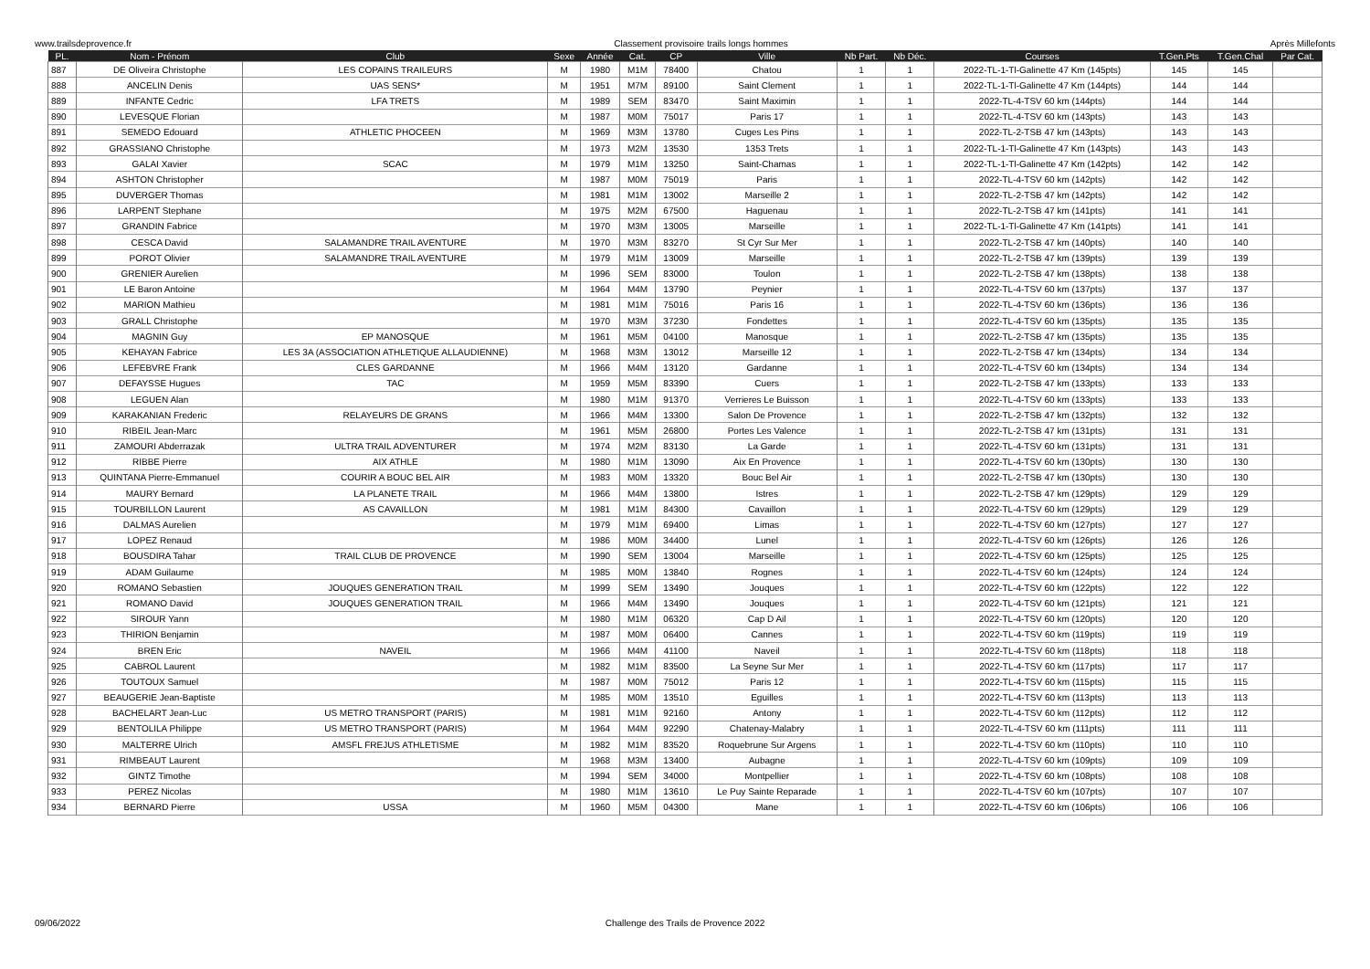www.trailsdeprovence.fr Classement provisoire trails longs hommes Après Millefonts
| PL. | Nom - Prénom | Club | Sexe | Année | Cat. | CP | Ville | Nb Part. | Nb Déc. | Courses | T.Gen.Pts | T.Gen.Chal | Par Cat. |
| --- | --- | --- | --- | --- | --- | --- | --- | --- | --- | --- | --- | --- | --- |
| 887 | DE Oliveira Christophe | LES COPAINS TRAILEURS | M | 1980 | M1M | 78400 | Chatou | 1 | 1 | 2022-TL-1-Tl-Galinette 47 Km (145pts) | 145 | 145 | |
| 888 | ANCELIN Denis | UAS SENS* | M | 1951 | M7M | 89100 | Saint Clement | 1 | 1 | 2022-TL-1-Tl-Galinette 47 Km (144pts) | 144 | 144 | |
| 889 | INFANTE Cedric | LFA TRETS | M | 1989 | SEM | 83470 | Saint Maximin | 1 | 1 | 2022-TL-4-TSV 60 km (144pts) | 144 | 144 | |
| 890 | LEVESQUE Florian | | M | 1987 | M0M | 75017 | Paris 17 | 1 | 1 | 2022-TL-4-TSV 60 km (143pts) | 143 | 143 | |
| 891 | SEMEDO Edouard | ATHLETIC PHOCEEN | M | 1969 | M3M | 13780 | Cuges Les Pins | 1 | 1 | 2022-TL-2-TSB 47 km (143pts) | 143 | 143 | |
| 892 | GRASSIANO Christophe | | M | 1973 | M2M | 13530 | 1353 Trets | 1 | 1 | 2022-TL-1-Tl-Galinette 47 Km (143pts) | 143 | 143 | |
| 893 | GALAI Xavier | SCAC | M | 1979 | M1M | 13250 | Saint-Chamas | 1 | 1 | 2022-TL-1-Tl-Galinette 47 Km (142pts) | 142 | 142 | |
| 894 | ASHTON Christopher | | M | 1987 | M0M | 75019 | Paris | 1 | 1 | 2022-TL-4-TSV 60 km (142pts) | 142 | 142 | |
| 895 | DUVERGER Thomas | | M | 1981 | M1M | 13002 | Marseille 2 | 1 | 1 | 2022-TL-2-TSB 47 km (142pts) | 142 | 142 | |
| 896 | LARPENT Stephane | | M | 1975 | M2M | 67500 | Haguenau | 1 | 1 | 2022-TL-2-TSB 47 km (141pts) | 141 | 141 | |
| 897 | GRANDIN Fabrice | | M | 1970 | M3M | 13005 | Marseille | 1 | 1 | 2022-TL-1-Tl-Galinette 47 Km (141pts) | 141 | 141 | |
| 898 | CESCA David | SALAMANDRE TRAIL AVENTURE | M | 1970 | M3M | 83270 | St Cyr Sur Mer | 1 | 1 | 2022-TL-2-TSB 47 km (140pts) | 140 | 140 | |
| 899 | POROT Olivier | SALAMANDRE TRAIL AVENTURE | M | 1979 | M1M | 13009 | Marseille | 1 | 1 | 2022-TL-2-TSB 47 km (139pts) | 139 | 139 | |
| 900 | GRENIER Aurelien | | M | 1996 | SEM | 83000 | Toulon | 1 | 1 | 2022-TL-2-TSB 47 km (138pts) | 138 | 138 | |
| 901 | LE Baron Antoine | | M | 1964 | M4M | 13790 | Peynier | 1 | 1 | 2022-TL-4-TSV 60 km (137pts) | 137 | 137 | |
| 902 | MARION Mathieu | | M | 1981 | M1M | 75016 | Paris 16 | 1 | 1 | 2022-TL-4-TSV 60 km (136pts) | 136 | 136 | |
| 903 | GRALL Christophe | | M | 1970 | M3M | 37230 | Fondettes | 1 | 1 | 2022-TL-4-TSV 60 km (135pts) | 135 | 135 | |
| 904 | MAGNIN Guy | EP MANOSQUE | M | 1961 | M5M | 04100 | Manosque | 1 | 1 | 2022-TL-2-TSB 47 km (135pts) | 135 | 135 | |
| 905 | KEHAYAN Fabrice | LES 3A (ASSOCIATION ATHLETIQUE ALLAUDIENNE) | M | 1968 | M3M | 13012 | Marseille 12 | 1 | 1 | 2022-TL-2-TSB 47 km (134pts) | 134 | 134 | |
| 906 | LEFEBVRE Frank | CLES GARDANNE | M | 1966 | M4M | 13120 | Gardanne | 1 | 1 | 2022-TL-4-TSV 60 km (134pts) | 134 | 134 | |
| 907 | DEFAYSSE Hugues | TAC | M | 1959 | M5M | 83390 | Cuers | 1 | 1 | 2022-TL-2-TSB 47 km (133pts) | 133 | 133 | |
| 908 | LEGUEN Alan | | M | 1980 | M1M | 91370 | Verrieres Le Buisson | 1 | 1 | 2022-TL-4-TSV 60 km (133pts) | 133 | 133 | |
| 909 | KARAKANIAN Frederic | RELAYEURS DE GRANS | M | 1966 | M4M | 13300 | Salon De Provence | 1 | 1 | 2022-TL-2-TSB 47 km (132pts) | 132 | 132 | |
| 910 | RIBEIL Jean-Marc | | M | 1961 | M5M | 26800 | Portes Les Valence | 1 | 1 | 2022-TL-2-TSB 47 km (131pts) | 131 | 131 | |
| 911 | ZAMOURI Abderrazak | ULTRA TRAIL ADVENTURER | M | 1974 | M2M | 83130 | La Garde | 1 | 1 | 2022-TL-4-TSV 60 km (131pts) | 131 | 131 | |
| 912 | RIBBE Pierre | AIX ATHLE | M | 1980 | M1M | 13090 | Aix En Provence | 1 | 1 | 2022-TL-4-TSV 60 km (130pts) | 130 | 130 | |
| 913 | QUINTANA Pierre-Emmanuel | COURIR A BOUC BEL AIR | M | 1983 | M0M | 13320 | Bouc Bel Air | 1 | 1 | 2022-TL-2-TSB 47 km (130pts) | 130 | 130 | |
| 914 | MAURY Bernard | LA PLANETE TRAIL | M | 1966 | M4M | 13800 | Istres | 1 | 1 | 2022-TL-2-TSB 47 km (129pts) | 129 | 129 | |
| 915 | TOURBILLON Laurent | AS CAVAILLON | M | 1981 | M1M | 84300 | Cavaillon | 1 | 1 | 2022-TL-4-TSV 60 km (129pts) | 129 | 129 | |
| 916 | DALMAS Aurelien | | M | 1979 | M1M | 69400 | Limas | 1 | 1 | 2022-TL-4-TSV 60 km (127pts) | 127 | 127 | |
| 917 | LOPEZ Renaud | | M | 1986 | M0M | 34400 | Lunel | 1 | 1 | 2022-TL-4-TSV 60 km (126pts) | 126 | 126 | |
| 918 | BOUSDIRA Tahar | TRAIL CLUB DE PROVENCE | M | 1990 | SEM | 13004 | Marseille | 1 | 1 | 2022-TL-4-TSV 60 km (125pts) | 125 | 125 | |
| 919 | ADAM Guilaume | | M | 1985 | M0M | 13840 | Rognes | 1 | 1 | 2022-TL-4-TSV 60 km (124pts) | 124 | 124 | |
| 920 | ROMANO Sebastien | JOUQUES GENERATION TRAIL | M | 1999 | SEM | 13490 | Jouques | 1 | 1 | 2022-TL-4-TSV 60 km (122pts) | 122 | 122 | |
| 921 | ROMANO David | JOUQUES GENERATION TRAIL | M | 1966 | M4M | 13490 | Jouques | 1 | 1 | 2022-TL-4-TSV 60 km (121pts) | 121 | 121 | |
| 922 | SIROUR Yann | | M | 1980 | M1M | 06320 | Cap D Ail | 1 | 1 | 2022-TL-4-TSV 60 km (120pts) | 120 | 120 | |
| 923 | THIRION Benjamin | | M | 1987 | M0M | 06400 | Cannes | 1 | 1 | 2022-TL-4-TSV 60 km (119pts) | 119 | 119 | |
| 924 | BREN Eric | NAVEIL | M | 1966 | M4M | 41100 | Naveil | 1 | 1 | 2022-TL-4-TSV 60 km (118pts) | 118 | 118 | |
| 925 | CABROL Laurent | | M | 1982 | M1M | 83500 | La Seyne Sur Mer | 1 | 1 | 2022-TL-4-TSV 60 km (117pts) | 117 | 117 | |
| 926 | TOUTOUX Samuel | | M | 1987 | M0M | 75012 | Paris 12 | 1 | 1 | 2022-TL-4-TSV 60 km (115pts) | 115 | 115 | |
| 927 | BEAUGERIE Jean-Baptiste | | M | 1985 | M0M | 13510 | Eguilles | 1 | 1 | 2022-TL-4-TSV 60 km (113pts) | 113 | 113 | |
| 928 | BACHELART Jean-Luc | US METRO TRANSPORT (PARIS) | M | 1981 | M1M | 92160 | Antony | 1 | 1 | 2022-TL-4-TSV 60 km (112pts) | 112 | 112 | |
| 929 | BENTOLILA Philippe | US METRO TRANSPORT (PARIS) | M | 1964 | M4M | 92290 | Chatenay-Malabry | 1 | 1 | 2022-TL-4-TSV 60 km (111pts) | 111 | 111 | |
| 930 | MALTERRE Ulrich | AMSFL FREJUS ATHLETISME | M | 1982 | M1M | 83520 | Roquebrune Sur Argens | 1 | 1 | 2022-TL-4-TSV 60 km (110pts) | 110 | 110 | |
| 931 | RIMBEAUT Laurent | | M | 1968 | M3M | 13400 | Aubagne | 1 | 1 | 2022-TL-4-TSV 60 km (109pts) | 109 | 109 | |
| 932 | GINTZ Timothe | | M | 1994 | SEM | 34000 | Montpellier | 1 | 1 | 2022-TL-4-TSV 60 km (108pts) | 108 | 108 | |
| 933 | PEREZ Nicolas | | M | 1980 | M1M | 13610 | Le Puy Sainte Reparade | 1 | 1 | 2022-TL-4-TSV 60 km (107pts) | 107 | 107 | |
| 934 | BERNARD Pierre | USSA | M | 1960 | M5M | 04300 | Mane | 1 | 1 | 2022-TL-4-TSV 60 km (106pts) | 106 | 106 | |
09/06/2022 Challenge des Trails de Provence 2022